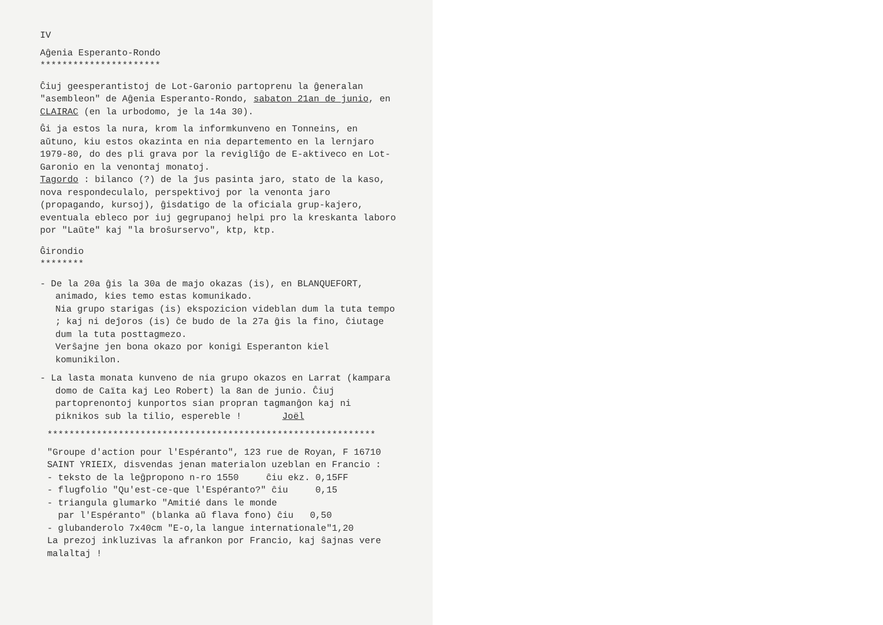IV
Aĝenia Esperanto-Rondo
**********************
Ĉiuj geesperantistoj de Lot-Garonio partoprenu la ĝeneralan "asembleon" de Aĝenia Esperanto-Rondo, sabaton 21an de junio, en CLAIRAC (en la urbodomo, je la 14a 30).
Ĝi ja estos la nura, krom la informkunveno en Tonneins, en aŭtuno, kiu estos okazinta en nia departemento en la lernjaro 1979-80, do des pli grava por la reviglîĝo de E-aktiveco en Lot-Garonio en la venontaj monatoj.
Tagordo : bilanco (?) de la ĵus pasinta jaro, stato de la kaso, nova respondeculalo, perspektivoj por la venonta jaro (propagando, kursoj), ĝisdatigo de la oficiala grup-kajero, eventuala ebleco por iuj gegrupanoj helpi pro la kreskanta laboro por "Laŭte" kaj "la broŝurservo", ktp, ktp.
Ĝirondio
********
- De la 20a ĝis la 30a de majo okazas (is), en BLANQUEFORT, animado, kies temo estas komunikado.
Nia grupo starigas (is) ekspozicion videblan dum la tuta tempo ; kaj ni deĵoros (is) ĉe budo de la 27a ĝis la fino, ĉiutage dum la tuta posttagmezo.
Verŝajne jen bona okazo por konigi Esperanton kiel komunikilon.
- La lasta monata kunveno de nia grupo okazos en Larrat (kampara domo de Caïta kaj Leo Robert) la 8an de junio. Ĉiuj partoprenontoj kunportos sian propran tagmanĝon kaj ni piknikos sub la tilio, espereble ! Joël
************************************************************
"Groupe d'action pour l'Espéranto", 123 rue de Royan, F 16710 SAINT YRIEIX, disvendas jenan materialon uzeblan en Francio :
- teksto de la leĝpropono n-ro 1550 ĉiu ekz. 0,15FF
- flugfolio "Qu'est-ce-que l'Espéranto?" ĉiu 0,15
- triangula glumarko "Amitié dans le monde
par l'Espéranto" (blanka aŭ flava fono) ĉiu 0,50
- glubanderolo 7x40cm "E-o,la langue internationale"1,20
La prezoj inkluzivas la afrankon por Francio, kaj ŝajnas vere malaltaj !